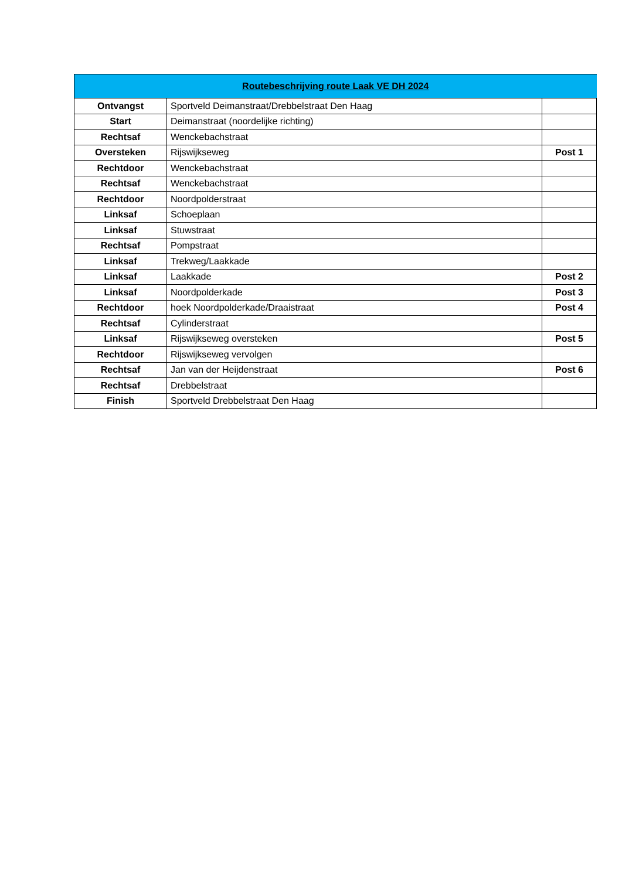| Routebeschrijving route Laak VE DH 2024 | | |
| --- | --- | --- |
| Ontvangst | Sportveld Deimanstraat/Drebbelstraat Den Haag | |
| Start | Deimanstraat (noordelijke richting) | |
| Rechtsaf | Wenckebachstraat | |
| Oversteken | Rijswijkseweg | Post 1 |
| Rechtdoor | Wenckebachstraat | |
| Rechtsaf | Wenckebachstraat | |
| Rechtdoor | Noordpolderstraat | |
| Linksaf | Schoeplaan | |
| Linksaf | Stuwstraat | |
| Rechtsaf | Pompstraat | |
| Linksaf | Trekweg/Laakkade | |
| Linksaf | Laakkade | Post 2 |
| Linksaf | Noordpolderkade | Post 3 |
| Rechtdoor | hoek Noordpolderkade/Draaistraat | Post 4 |
| Rechtsaf | Cylinderstraat | |
| Linksaf | Rijswijkseweg oversteken | Post 5 |
| Rechtdoor | Rijswijkseweg vervolgen | |
| Rechtsaf | Jan van der Heijdenstraat | Post 6 |
| Rechtsaf | Drebbelstraat | |
| Finish | Sportveld Drebbelstraat Den Haag | |